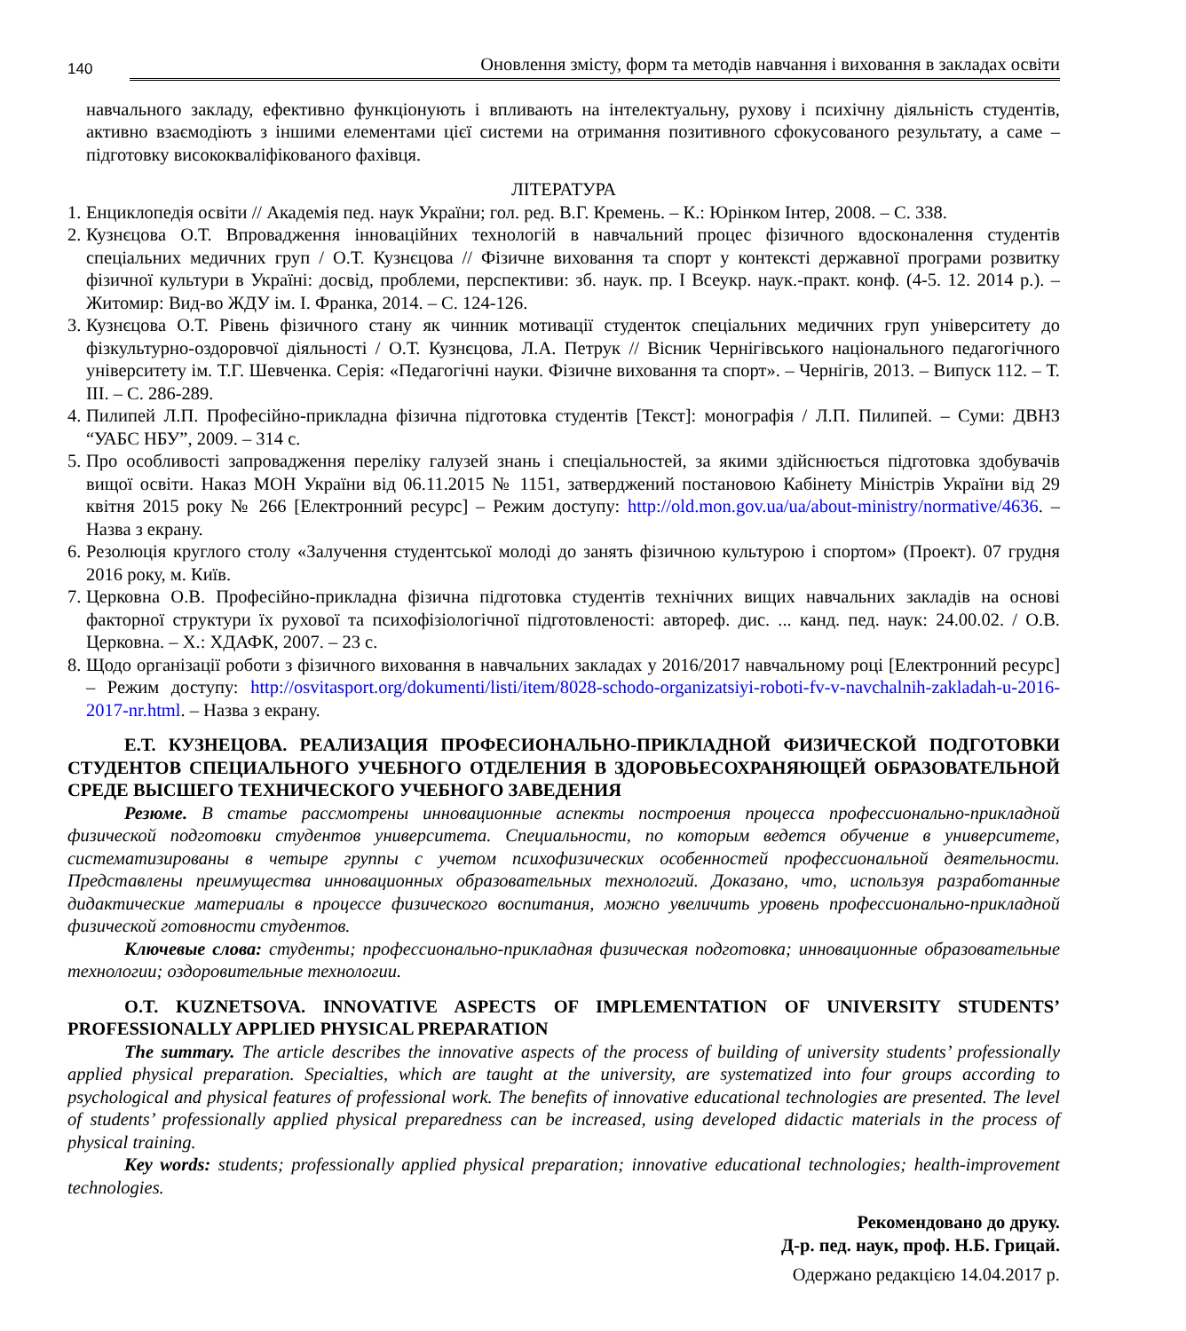140 Оновлення змісту, форм та методів навчання і виховання в закладах освіти
навчального закладу, ефективно функціонують і впливають на інтелектуальну, рухову і психічну діяльність студентів, активно взаємодіють з іншими елементами цієї системи на отримання позитивного сфокусованого результату, а саме – підготовку висококваліфікованого фахівця.
ЛІТЕРАТУРА
1. Енциклопедія освіти // Академія пед. наук України; гол. ред. В.Г. Кремень. – К.: Юрінком Інтер, 2008. – С. 338.
2. Кузнєцова О.Т. Впровадження інноваційних технологій в навчальний процес фізичного вдосконалення студентів спеціальних медичних груп / О.Т. Кузнєцова // Фізичне виховання та спорт у контексті державної програми розвитку фізичної культури в Україні: досвід, проблеми, перспективи: зб. наук. пр. І Всеукр. наук.-практ. конф. (4-5. 12. 2014 р.). – Житомир: Вид-во ЖДУ ім. І. Франка, 2014. – С. 124-126.
3. Кузнєцова О.Т. Рівень фізичного стану як чинник мотивації студенток спеціальних медичних груп університету до фізкультурно-оздоровчої діяльності / О.Т. Кузнєцова, Л.А. Петрук // Вісник Чернігівського національного педагогічного університету ім. Т.Г. Шевченка. Серія: «Педагогічні науки. Фізичне виховання та спорт». – Чернігів, 2013. – Випуск 112. – Т. ІІІ. – С. 286-289.
4. Пилипей Л.П. Професійно-прикладна фізична підготовка студентів [Текст]: монографія / Л.П. Пилипей. – Суми: ДВНЗ “УАБС НБУ”, 2009. – 314 с.
5. Про особливості запровадження переліку галузей знань і спеціальностей, за якими здійснюється підготовка здобувачів вищої освіти. Наказ МОН України від 06.11.2015 № 1151, затверджений постановою Кабінету Міністрів України від 29 квітня 2015 року № 266 [Електронний ресурс] – Режим доступу: http://old.mon.gov.ua/ua/about-ministry/normative/4636. – Назва з екрану.
6. Резолюція круглого столу «Залучення студентської молоді до занять фізичною культурою і спортом» (Проект). 07 грудня 2016 року, м. Київ.
7. Церковна О.В. Професійно-прикладна фізична підготовка студентів технічних вищих навчальних закладів на основі факторної структури їх рухової та психофізіологічної підготовленості: автореф. дис. ... канд. пед. наук: 24.00.02. / О.В. Церковна. – Х.: ХДАФК, 2007. – 23 с.
8. Щодо організації роботи з фізичного виховання в навчальних закладах у 2016/2017 навчальному році [Електронний ресурс] – Режим доступу: http://osvitasport.org/dokumenti/listi/item/8028-schodo-organizatsiyi-roboti-fv-v-navchalnih-zakladah-u-2016-2017-nr.html. – Назва з екрану.
Е.Т. КУЗНЕЦОВА. РЕАЛИЗАЦИЯ ПРОФЕСИОНАЛЬНО-ПРИКЛАДНОЙ ФИЗИЧЕСКОЙ ПОДГОТОВКИ СТУДЕНТОВ СПЕЦИАЛЬНОГО УЧЕБНОГО ОТДЕЛЕНИЯ В ЗДОРОВЬЕСОХРАНЯЮЩЕЙ ОБРАЗОВАТЕЛЬНОЙ СРЕДЕ ВЫСШЕГО ТЕХНИЧЕСКОГО УЧЕБНОГО ЗАВЕДЕНИЯ
Резюме. В статье рассмотрены инновационные аспекты построения процесса профессионально-прикладной физической подготовки студентов университета. Специальности, по которым ведется обучение в университете, систематизированы в четыре группы с учетом психофизических особенностей профессиональной деятельности. Представлены преимущества инновационных образовательных технологий. Доказано, что, используя разработанные дидактические материалы в процессе физического воспитания, можно увеличить уровень профессионально-прикладной физической готовности студентов.
Ключевые слова: студенты; профессионально-прикладная физическая подготовка; инновационные образовательные технологии; оздоровительные технологии.
O.T. KUZNETSOVA. INNOVATIVE ASPECTS OF IMPLEMENTATION OF UNIVERSITY STUDENTS’ PROFESSIONALLY APPLIED PHYSICAL PREPARATION
The summary. The article describes the innovative aspects of the process of building of university students’ professionally applied physical preparation. Specialties, which are taught at the university, are systematized into four groups according to psychological and physical features of professional work. The benefits of innovative educational technologies are presented. The level of students’ professionally applied physical preparedness can be increased, using developed didactic materials in the process of physical training.
Key words: students; professionally applied physical preparation; innovative educational technologies; health-improvement technologies.
Рекомендовано до друку.
Д-р. пед. наук, проф. Н.Б. Грицай.
Одержано редакцією 14.04.2017 р.